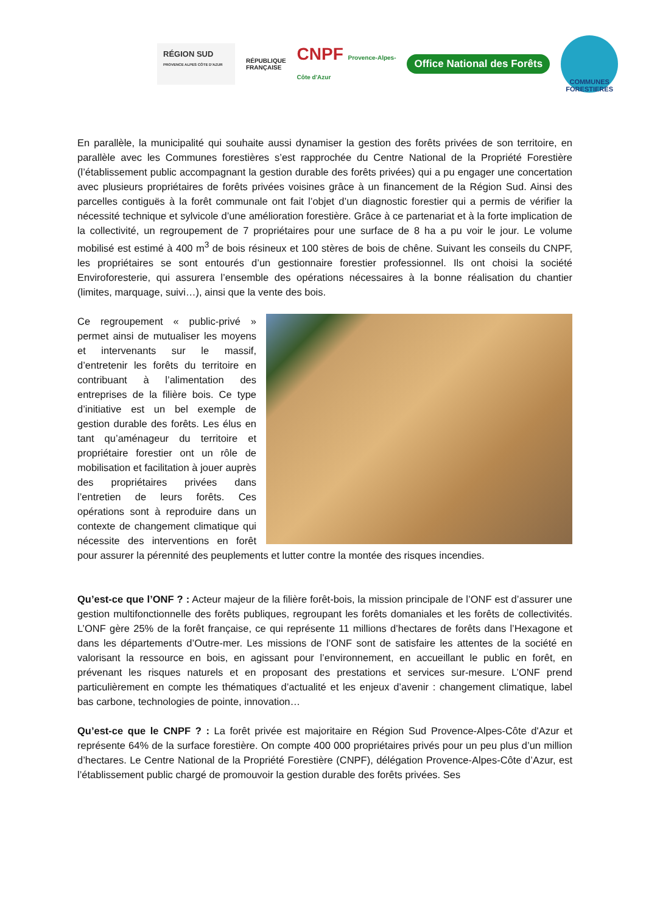RÉGION SUD
PROVENCE ALPES CÔTE D'AZUR
RÉPUBLIQUE
FRANÇAISE
CNPF Provence-Alpes-
Côte d'Azur
Office National des Forêts
COMMUNES FORESTIERES
En parallèle, la municipalité qui souhaite aussi dynamiser la gestion des forêts privées de son territoire, en parallèle avec les Communes forestières s’est rapprochée du Centre National de la Propriété Forestière (l’établissement public accompagnant la gestion durable des forêts privées) qui a pu engager une concertation avec plusieurs propriétaires de forêts privées voisines grâce à un financement de la Région Sud. Ainsi des parcelles contiguës à la forêt communale ont fait l’objet d’un diagnostic forestier qui a permis de vérifier la nécessité technique et sylvicole d’une amélioration forestière. Grâce à ce partenariat et à la forte implication de la collectivité, un regroupement de 7 propriétaires pour une surface de 8 ha a pu voir le jour. Le volume mobilisé est estimé à 400 m<sup>3</sup> de bois résineux et 100 stères de bois de chêne. Suivant les conseils du CNPF, les propriétaires se sont entourés d’un gestionnaire forestier professionnel. Ils ont choisi la société Enviroforesterie, qui assurera l’ensemble des opérations nécessaires à la bonne réalisation du chantier (limites, marquage, suivi…), ainsi que la vente des bois.
Ce regroupement « public-privé » permet ainsi de mutualiser les moyens et intervenants sur le massif, d’entretenir les forêts du territoire en contribuant à l’alimentation des entreprises de la filière bois. Ce type d’initiative est un bel exemple de gestion durable des forêts. Les élus en tant qu’aménageur du territoire et propriétaire forestier ont un rôle de mobilisation et facilitation à jouer auprès des propriétaires privées dans l’entretien de leurs forêts. Ces opérations sont à reproduire dans un contexte de changement climatique qui nécessite des interventions en forêt pour assurer la pérennité des peuplements et lutter contre la montée des risques incendies.
Qu’est-ce que l’ONF ? : Acteur majeur de la filière forêt-bois, la mission principale de l’ONF est d’assurer une gestion multifonctionnelle des forêts publiques, regroupant les forêts domaniales et les forêts de collectivités. L’ONF gère 25% de la forêt française, ce qui représente 11 millions d’hectares de forêts dans l’Hexagone et dans les départements d’Outre-mer. Les missions de l’ONF sont de satisfaire les attentes de la société en valorisant la ressource en bois, en agissant pour l’environnement, en accueillant le public en forêt, en prévenant les risques naturels et en proposant des prestations et services sur-mesure. L’ONF prend particulièrement en compte les thématiques d’actualité et les enjeux d’avenir : changement climatique, label bas carbone, technologies de pointe, innovation…
Qu’est-ce que le CNPF ? : La forêt privée est majoritaire en Région Sud Provence-Alpes-Côte d'Azur et représente 64% de la surface forestière. On compte 400 000 propriétaires privés pour un peu plus d’un million d’hectares. Le Centre National de la Propriété Forestière (CNPF), délégation Provence-Alpes-Côte d’Azur, est l’établissement public chargé de promouvoir la gestion durable des forêts privées. Ses